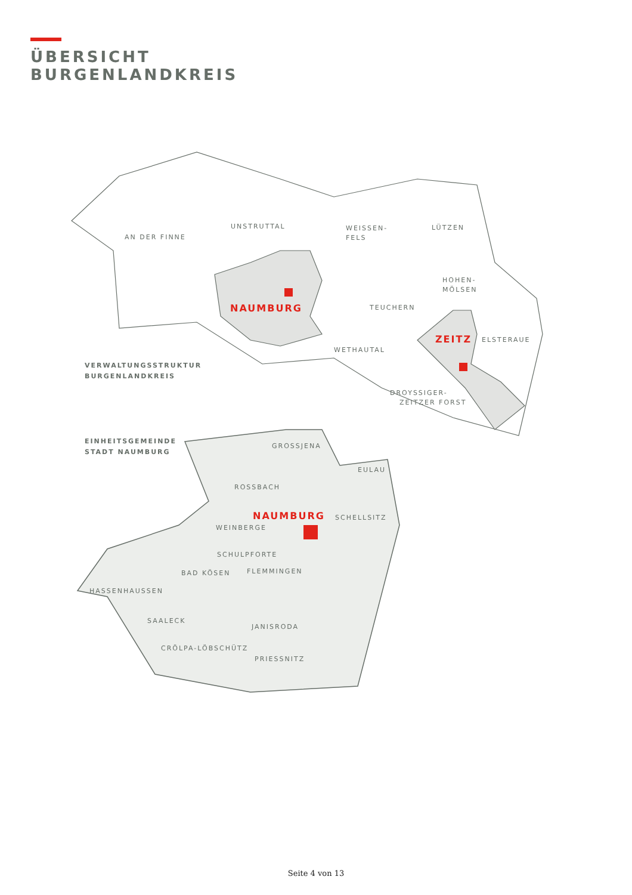ÜBERSICHT
BURGENLANDKREIS
AN DER FINNE
UNSTRUTTAL
WEISSEN-
FELS
LÜTZEN
HOHEN-
MÖLSEN
TEUCHERN
WETHAUTAL
ELSTERAUE
DROYSSIGER-
ZEITZER FORST
NAUMBURG
ZEITZ
VERWALTUNGSSTRUKTUR
BURGENLANDKREIS
EINHEITSGEMEINDE
STADT NAUMBURG
GROSSJENA
EULAU
ROSSBACH
NAUMBURG
SCHELLSITZ
WEINBERGE
SCHULPFORTE
BAD KÖSEN
FLEMMINGEN
HASSENHAUSSEN
SAALECK
JANISRODA
CRÖLPA-LÖBSCHÜTZ
PRIESSNITZ
Seite 4 von 13